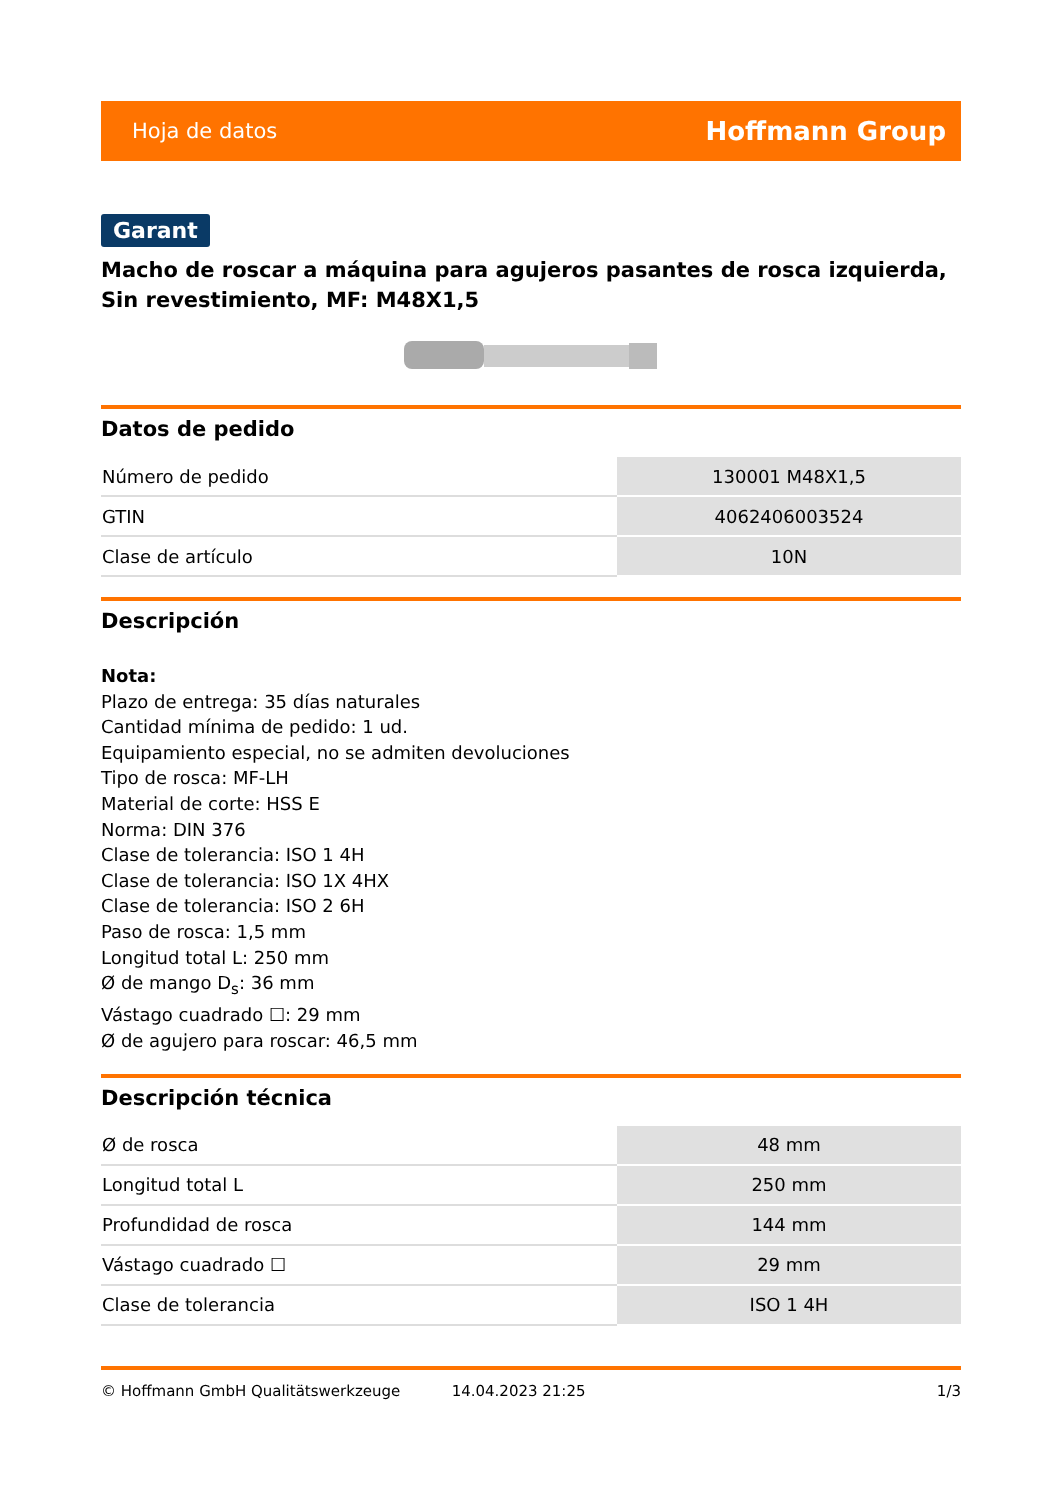Hoja de datos Hoffmann Group
Garant
Macho de roscar a máquina para agujeros pasantes de rosca izquierda, Sin revestimiento, MF: M48X1,5
Datos de pedido
| Número de pedido | 130001 M48X1,5 |
| GTIN | 4062406003524 |
| Clase de artículo | 10N |
Descripción
Nota:
Plazo de entrega: 35 días naturales
Cantidad mínima de pedido: 1 ud.
Equipamiento especial, no se admiten devoluciones
Tipo de rosca: MF-LH
Material de corte: HSS E
Norma: DIN 376
Clase de tolerancia: ISO 1 4H
Clase de tolerancia: ISO 1X 4HX
Clase de tolerancia: ISO 2 6H
Paso de rosca: 1,5 mm
Longitud total L: 250 mm
Ø de mango D<sub>s</sub>: 36 mm
Vástago cuadrado ☐: 29 mm
Ø de agujero para roscar: 46,5 mm
Descripción técnica
| Ø de rosca | 48 mm |
| Longitud total L | 250 mm |
| Profundidad de rosca | 144 mm |
| Vástago cuadrado ☐ | 29 mm |
| Clase de tolerancia | ISO 1 4H |
© Hoffmann GmbH Qualitätswerkzeuge 14.04.2023 21:25 1/3